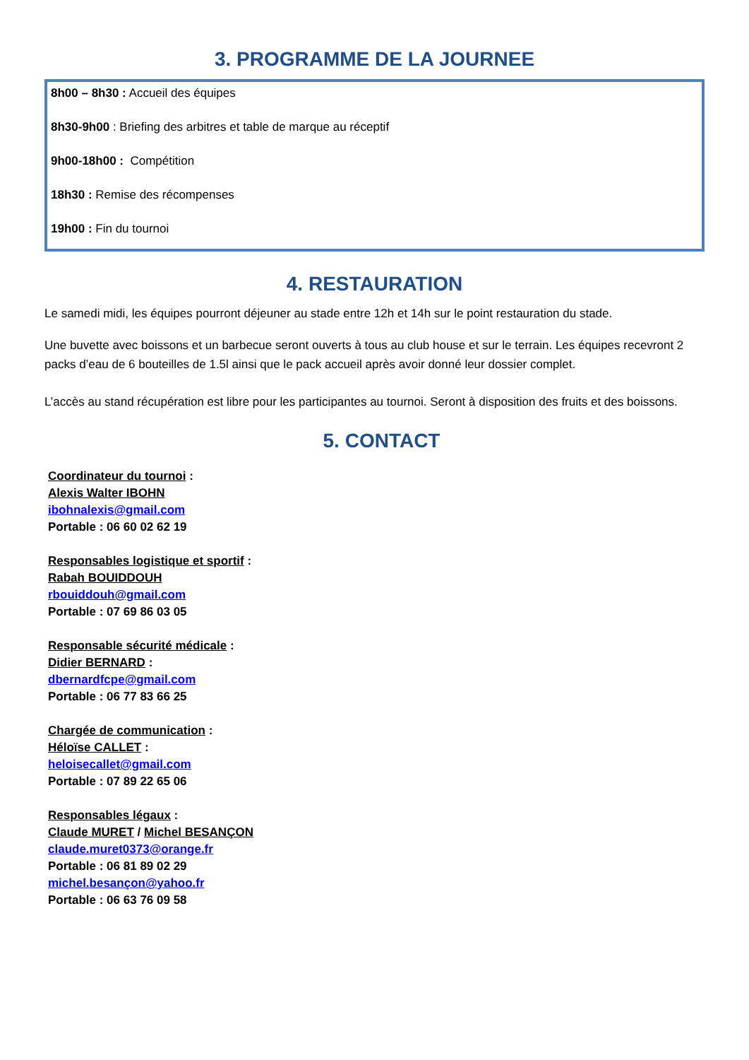3. PROGRAMME DE LA JOURNEE
8h00 – 8h30 : Accueil des équipes
8h30-9h00 : Briefing des arbitres et table de marque au réceptif
9h00-18h00 : Compétition
18h30 : Remise des récompenses
19h00 : Fin du tournoi
4. RESTAURATION
Le samedi midi, les équipes pourront déjeuner au stade entre 12h et 14h sur le point restauration du stade.
Une buvette avec boissons et un barbecue seront ouverts à tous au club house et sur le terrain. Les équipes recevront 2 packs d’eau de 6 bouteilles de 1.5l ainsi que le pack accueil après avoir donné leur dossier complet.
L’accès au stand récupération est libre pour les participantes au tournoi. Seront à disposition des fruits et des boissons.
5. CONTACT
Coordinateur du tournoi :
Alexis Walter IBOHN
ibohnalexis@gmail.com
Portable : 06 60 02 62 19
Responsables logistique et sportif :
Rabah BOUIDDOUH
rbouiddouh@gmail.com
Portable : 07 69 86 03 05
Responsable sécurité médicale :
Didier BERNARD :
dbernardfcpe@gmail.com
Portable : 06 77 83 66 25
Chargée de communication :
Héloïse CALLET :
heloisecallet@gmail.com
Portable : 07 89 22 65 06
Responsables légaux :
Claude MURET / Michel BESANÇON
claude.muret0373@orange.fr
Portable : 06 81 89 02 29
michel.besançon@yahoo.fr
Portable : 06 63 76 09 58